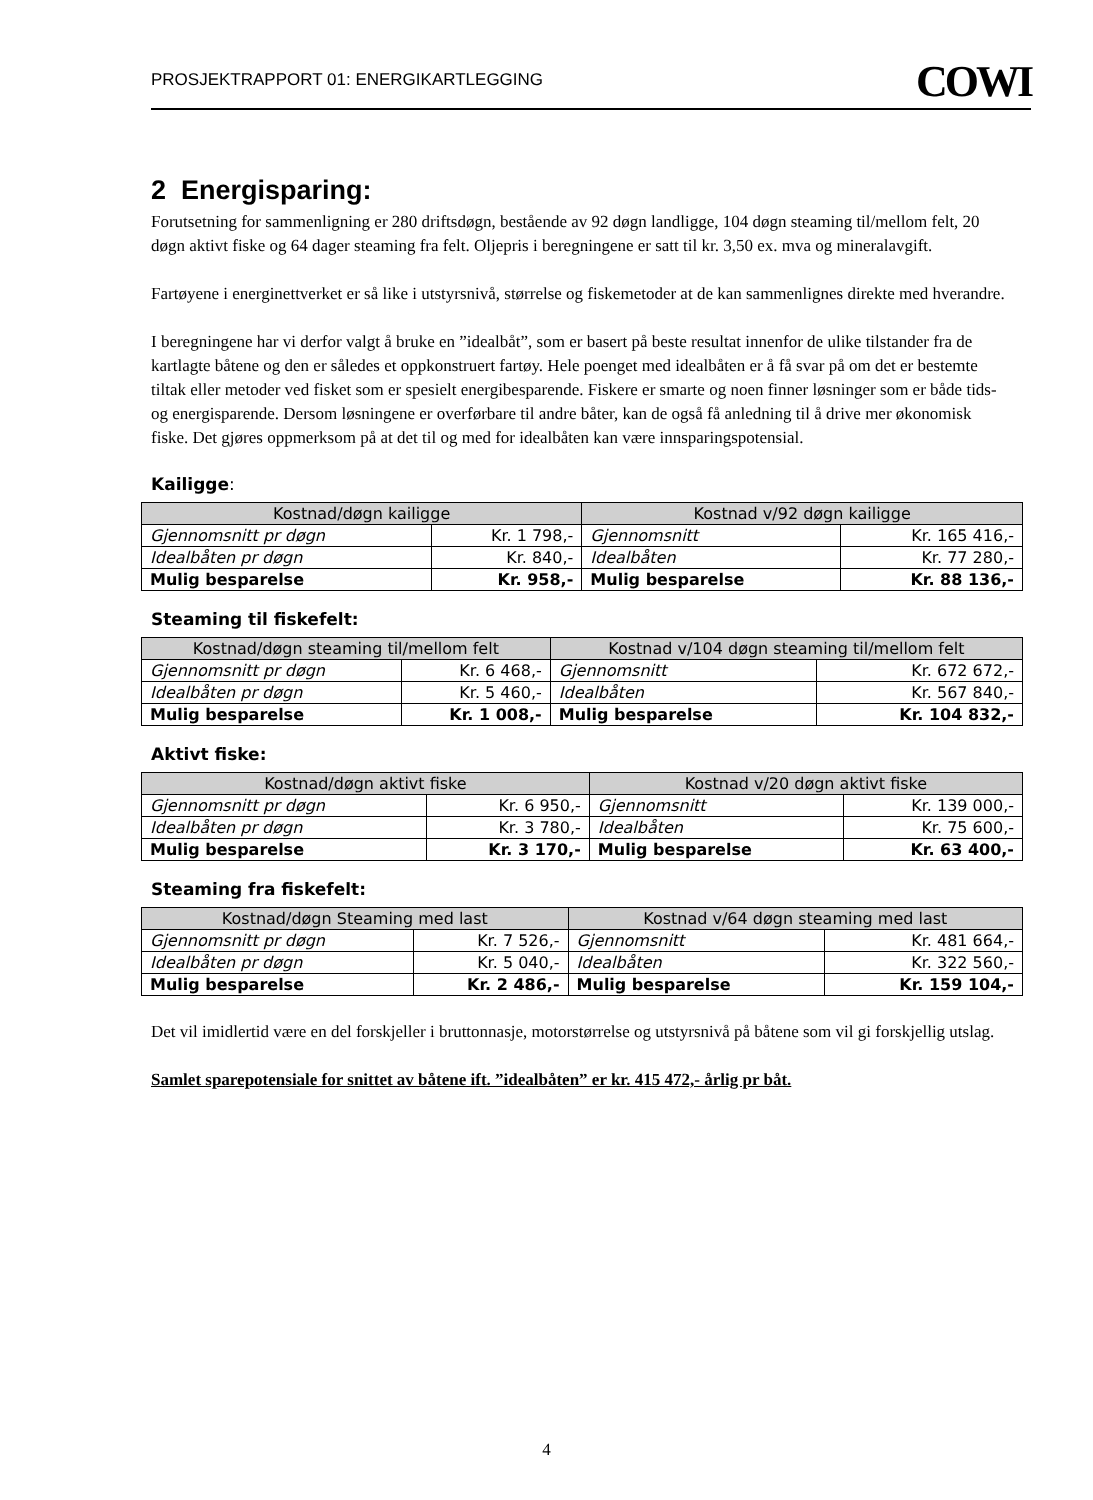PROSJEKTRAPPORT 01: ENERGIKARTLEGGING COWI
2 Energisparing:
Forutsetning for sammenligning er 280 driftsdøgn, bestående av 92 døgn landligge, 104 døgn steaming til/mellom felt, 20 døgn aktivt fiske og 64 dager steaming fra felt. Oljepris i beregningene er satt til kr. 3,50 ex. mva og mineralavgift.
Fartøyene i energinettverket er så like i utstyrsnivå, størrelse og fiskemetoder at de kan sammenlignes direkte med hverandre.
I beregningene har vi derfor valgt å bruke en ”idealbåt”, som er basert på beste resultat innenfor de ulike tilstander fra de kartlagte båtene og den er således et oppkonstruert fartøy. Hele poenget med idealbåten er å få svar på om det er bestemte tiltak eller metoder ved fisket som er spesielt energibesparende. Fiskere er smarte og noen finner løsninger som er både tids- og energisparende. Dersom løsningene er overførbare til andre båter, kan de også få anledning til å drive mer økonomisk fiske. Det gjøres oppmerksom på at det til og med for idealbåten kan være innsparingspotensial.
Kailigge:
| Kostnad/døgn kailigge | | Kostnad v/92 døgn kailigge | |
| --- | --- | --- | --- |
| Gjennomsnitt pr døgn | Kr. 1 798,- | Gjennomsnitt | Kr. 165 416,- |
| Idealbåten pr døgn | Kr. 840,- | Idealbåten | Kr. 77 280,- |
| Mulig besparelse | Kr. 958,- | Mulig besparelse | Kr. 88 136,- |
Steaming til fiskefelt:
| Kostnad/døgn steaming til/mellom felt | | Kostnad v/104 døgn steaming til/mellom felt | |
| --- | --- | --- | --- |
| Gjennomsnitt pr døgn | Kr. 6 468,- | Gjennomsnitt | Kr. 672 672,- |
| Idealbåten pr døgn | Kr. 5 460,- | Idealbåten | Kr. 567 840,- |
| Mulig besparelse | Kr. 1 008,- | Mulig besparelse | Kr. 104 832,- |
Aktivt fiske:
| Kostnad/døgn aktivt fiske | | Kostnad v/20 døgn aktivt fiske | |
| --- | --- | --- | --- |
| Gjennomsnitt pr døgn | Kr. 6 950,- | Gjennomsnitt | Kr. 139 000,- |
| Idealbåten pr døgn | Kr. 3 780,- | Idealbåten | Kr. 75 600,- |
| Mulig besparelse | Kr. 3 170,- | Mulig besparelse | Kr. 63 400,- |
Steaming fra fiskefelt:
| Kostnad/døgn Steaming med last | | Kostnad v/64 døgn steaming med last | |
| --- | --- | --- | --- |
| Gjennomsnitt pr døgn | Kr. 7 526,- | Gjennomsnitt | Kr. 481 664,- |
| Idealbåten pr døgn | Kr. 5 040,- | Idealbåten | Kr. 322 560,- |
| Mulig besparelse | Kr. 2 486,- | Mulig besparelse | Kr. 159 104,- |
Det vil imidlertid være en del forskjeller i bruttonnasje, motorstørrelse og utstyrsnivå på båtene som vil gi forskjellig utslag.
Samlet sparepotensiale for snittet av båtene ift. ”idealbåten” er kr. 415 472,- årlig pr båt.
4